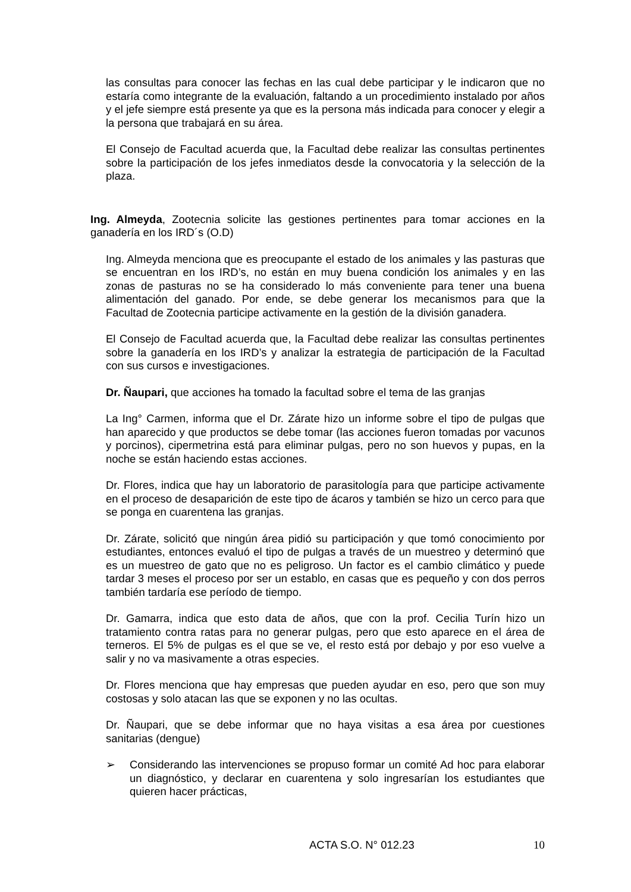las consultas para conocer las fechas en las cual debe participar y le indicaron que no estaría como integrante de la evaluación, faltando a un procedimiento instalado por años y el jefe siempre está presente ya que es la persona más indicada para conocer y elegir a la persona que trabajará en su área.
El Consejo de Facultad acuerda que, la Facultad debe realizar las consultas pertinentes sobre la participación de los jefes inmediatos desde la convocatoria y la selección de la plaza.
Ing. Almeyda, Zootecnia solicite las gestiones pertinentes para tomar acciones en la ganadería en los IRD´s (O.D)
Ing. Almeyda menciona que es preocupante el estado de los animales y las pasturas que se encuentran en los IRD’s, no están en muy buena condición los animales y en las zonas de pasturas no se ha considerado lo más conveniente para tener una buena alimentación del ganado. Por ende, se debe generar los mecanismos para que la Facultad de Zootecnia participe activamente en la gestión de la división ganadera.
El Consejo de Facultad acuerda que, la Facultad debe realizar las consultas pertinentes sobre la ganadería en los IRD’s y analizar la estrategia de participación de la Facultad con sus cursos e investigaciones.
Dr. Ñaupari, que acciones ha tomado la facultad sobre el tema de las granjas
La Ing° Carmen, informa que el Dr. Zárate hizo un informe sobre el tipo de pulgas que han aparecido y que productos se debe tomar (las acciones fueron tomadas por vacunos y porcinos), cipermetrina está para eliminar pulgas, pero no son huevos y pupas, en la noche se están haciendo estas acciones.
Dr. Flores, indica que hay un laboratorio de parasitología para que participe activamente en el proceso de desaparición de este tipo de ácaros y también se hizo un cerco para que se ponga en cuarentena las granjas.
Dr. Zárate, solicitó que ningún área pidió su participación y que tomó conocimiento por estudiantes, entonces evaluó el tipo de pulgas a través de un muestreo y determinó que es un muestreo de gato que no es peligroso. Un factor es el cambio climático y puede tardar 3 meses el proceso por ser un establo, en casas que es pequeño y con dos perros también tardaría ese período de tiempo.
Dr. Gamarra, indica que esto data de años, que con la prof. Cecilia Turín hizo un tratamiento contra ratas para no generar pulgas, pero que esto aparece en el área de terneros. El 5% de pulgas es el que se ve, el resto está por debajo y por eso vuelve a salir y no va masivamente a otras especies.
Dr. Flores menciona que hay empresas que pueden ayudar en eso, pero que son muy costosas y solo atacan las que se exponen y no las ocultas.
Dr. Ñaupari, que se debe informar que no haya visitas a esa área por cuestiones sanitarias (dengue)
➢ Considerando las intervenciones se propuso formar un comité Ad hoc para elaborar un diagnóstico, y declarar en cuarentena y solo ingresarían los estudiantes que quieren hacer prácticas,
ACTA S.O. N° 012.23 10